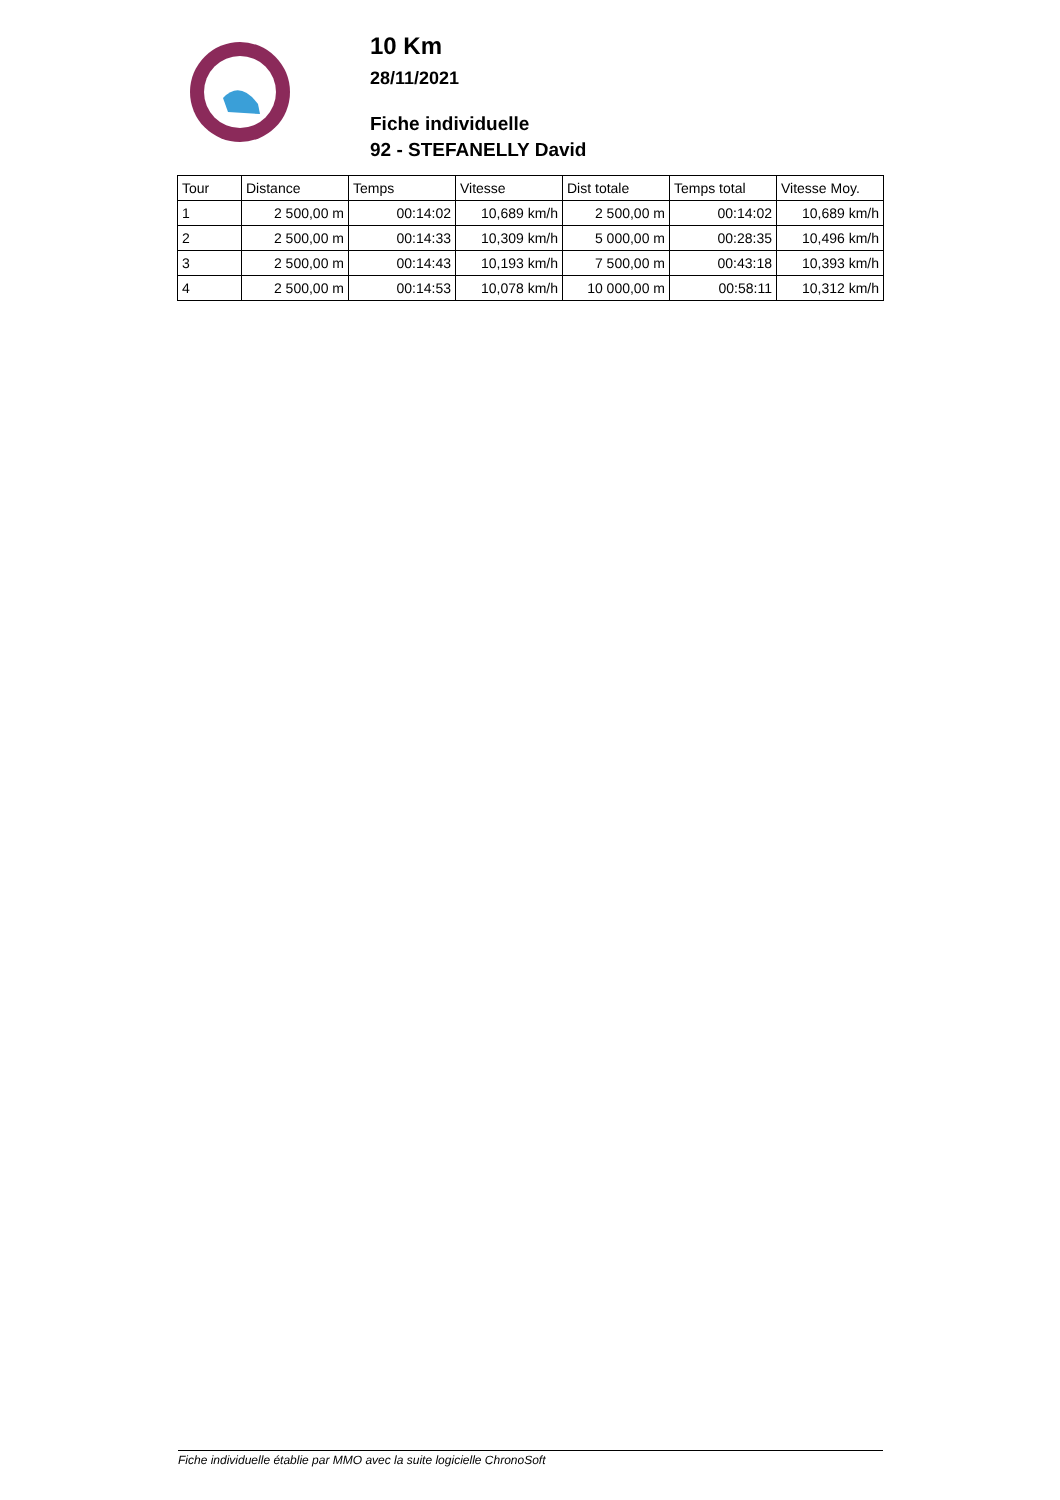10 Km
28/11/2021
Fiche individuelle
92 - STEFANELLY David
| Tour | Distance | Temps | Vitesse | Dist totale | Temps total | Vitesse Moy. |
| --- | --- | --- | --- | --- | --- | --- |
| 1 | 2 500,00 m | 00:14:02 | 10,689 km/h | 2 500,00 m | 00:14:02 | 10,689 km/h |
| 2 | 2 500,00 m | 00:14:33 | 10,309 km/h | 5 000,00 m | 00:28:35 | 10,496 km/h |
| 3 | 2 500,00 m | 00:14:43 | 10,193 km/h | 7 500,00 m | 00:43:18 | 10,393 km/h |
| 4 | 2 500,00 m | 00:14:53 | 10,078 km/h | 10 000,00 m | 00:58:11 | 10,312 km/h |
Fiche individuelle établie par MMO avec la suite logicielle ChronoSoft